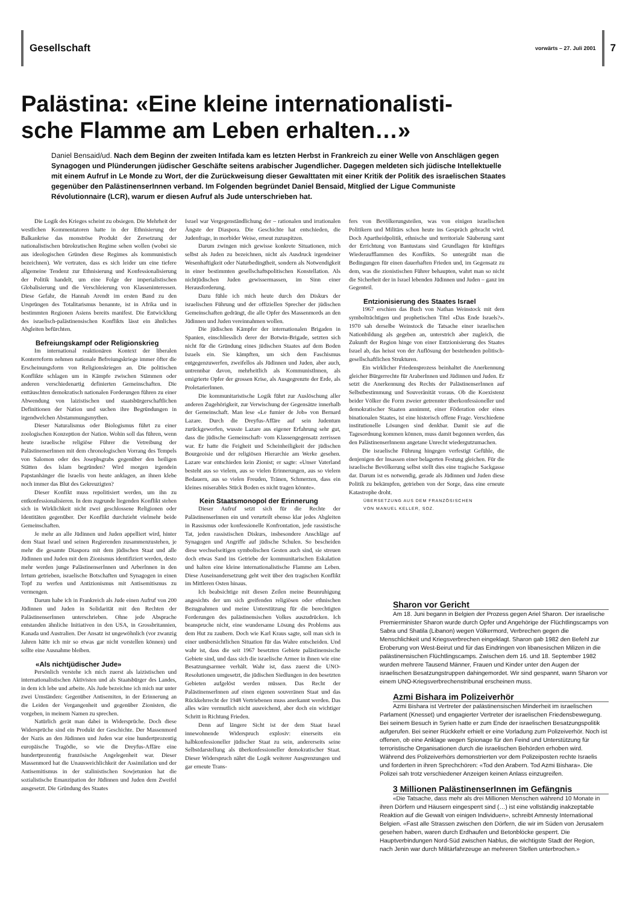Gesellschaft vorwärts – 27. Juli 2001 7
Palästina: «Eine kleine internationalisti-
sche Flamme am Leben erhalten…»
Daniel Bensaid/ud. Nach dem Beginn der zweiten Intifada kam es letzten Herbst in Frankreich zu einer Welle von Anschlägen gegen Synagogen und Plünderungen jüdischer Geschäfte seitens arabischer Jugendlicher. Dagegen meldeten sich jüdische Intellektuelle mit einem Aufruf in Le Monde zu Wort, der die Zurückweisung dieser Gewalttaten mit einer Kritik der Politik des israelischen Staates gegenüber den PalästinenserInnen verband. Im Folgenden begründet Daniel Bensaid, Mitglied der Ligue Communiste Révolutionnaire (LCR), warum er diesen Aufruf als Jude unterschrieben hat.
Die Logik des Krieges scheint zu obsiegen. Die Mehrheit der westlichen Kommentatoren hatte in der Ethnisierung der Balkankrise das monströse Produkt der Zersetzung der nationalistischen bürokratischen Regime sehen wollen (wobei sie aus ideologischen Gründen diese Regimes als kommunistisch bezeichnen). Wir vertraten, dass es sich leider um eine tiefere allgemeine Tendenz zur Ethnisierung und Konfessionalisierung der Politik handelt, um eine Folge der imperialistischen Globalisierung und die Verschleierung von Klasseninteressen. Diese Gefahr, die Hannah Arendt im ersten Band zu den Ursprüngen des Totalitarismus benannte, ist in Afrika und in bestimmten Regionen Asiens bereits manifest. Die Entwicklung des israelisch-palästinensischen Konflikts lässt ein ähnliches Abgleiten befürchten.
Befreiungskampf oder Religionskrieg
Im international reaktionären Kontext der liberalen Konterreform nehmen nationale Befreiungskriege immer öfter die Erscheinungsform von Religionskriegen an. Die politischen Konflikte schlagen um in Kämpfe zwischen Stämmen oder anderen verschiedenartig definierten Gemeinschaften. Die enttäuschten demokratisch nationalen Forderungen führen zu einer Abwendung von laizistischen und staatsbürgerschaftlichen Definitionen der Nation und suchen ihre Begründungen in irgendwelchen Abstammungsmythen.
Dieser Naturalismus oder Biologismus führt zu einer zoologischen Konzeption der Nation. Wohin soll das führen, wenn heute israelische religiöse Führer die Vetreibung der PalästinenserInnen mit dem chronologischen Vorrang des Tempels von Salomon oder des Josephsgrabs gegenüber den heiligen Stätten des Islam begründen? Wird morgen irgendein Papstanhänger die Israelis von heute anklagen, an ihnen klebe noch immer das Blut des Gekreuzigten?
Dieser Konfikt muss repolitisiert werden, um ihn zu entkonfessionalisieren. In dem zugrunde liegenden Konflikt stehen sich in Wirklichkeit nicht zwei geschlossene Religionen oder Identitäten gegenüber. Der Konflikt durchzieht vielmehr beide Gemeinschaften.
Je mehr an alle Jüdinnen und Juden appelliert wird, hinter dem Staat Israel und seinen Regierenden zusammenzustehen, je mehr die gesamte Diaspora mit dem jüdischen Staat und alle Jüdinnen und Juden mit dem Zionismus identifiziert werden, desto mehr werden junge PalästinenserInnen und ArberInnen in den Irrtum getrieben, israelische Botschaften und Synagogen in einen Topf zu werfen und Antizionismus mit Antisemitismus zu vermengen.
Darum habe ich in Frankreich als Jude einen Aufruf von 200 Jüdinnen und Juden in Solidarität mit den Rechten der PalästinenserInnen unterschrieben. Ohne jede Absprache entstanden ähnliche Initiativen in den USA, in Grossbritannien, Kanada und Australien. Der Ansatz ist ungewöhnlich (vor zwanzig Jahren hätte ich mir so etwas gar nicht vorstellen können) und sollte eine Ausnahme bleiben.
«Als nichtjüdischer Jude»
Persönlich verstehe ich mich zuerst als laizistischen und internationalistischen Aktivisten und als Staatsbürger des Landes, in dem ich lebe und arbeite. Als Jude bezeichne ich mich nur unter zwei Umständen: Gegenüber Antisemiten, in der Erinnerung an die Leiden der Vergangenheit und gegenüber Zionisten, die vorgeben, in meinem Namen zu sprechen.
Natürlich gerät man dabei in Widersprüche. Doch diese Widersprüche sind ein Produkt der Geschichte. Der Massenmord der Nazis an den Jüdinnen und Juden war eine hundertprozentig europäische Tragödie, so wie die Dreyfus-Affäre eine hundertprozentig französische Angelegenheit war. Dieser Massenmord hat die Unausweichlichkeit der Assimilation und der Antisemitismus in der stalinistischen Sowjetunion hat die sozialistische Emanzipation der Jüdinnen und Juden dem Zweifel ausgesetzt. Die Gründung des Staates
Israel war Vergegenständlichung der – rationalen und irrationalen Ängste der Diaspora. Die Geschichte hat entschieden, die Judenfrage, in morbider Weise, erneut zuzuspitzen.
Darum zwingen mich gewisse konkrete Situationen, mich selbst als Juden zu bezeichnen, nicht als Ausdruck irgendeiner Wesenhaftigkeit oder Naturbedingtheit, sondern als Notwendigkeit in einer bestimmten gesellschaftspolitischen Konstellation. Als nichtjüdischen Juden gewissermassen, im Sinn einer Herausforderung.
Dazu fühle ich mich heute durch den Diskurs der israelischen Führung und der offiziellen Sprecher der jüdischen Gemeinschaften gedrängt, die alle Opfer des Massenmords an den Jüdinnen und Juden vereinnahmen wollen.
Die jüdischen Kämpfer der internationalen Brigaden in Spanien, einschliesslich derer der Botwin-Brigade, setzten sich nicht für die Gründung eines jüdischen Staates auf dem Boden Israels ein. Sie kämpften, um sich dem Faschismus entgegenzuwerfen, zweifellos als Jüdinnen und Juden, aber auch, untrennbar davon, mehrheitlich als KommunistInnen, als emigrierte Opfer der grossen Krise, als Ausgegrenzte der Erde, als ProletarierInnen.
Die kommunitaristische Logik führt zur Auslöschung aller anderen Zugehörigkeit, zur Verwischung der Gegensätze innerhalb der Gemeinschaft. Man lese «Le fumier de Job» von Bernard Lazare. Durch die Dreyfus-Affäre auf sein Judentum zurückgeworfen, wusste Lazare aus eigener Erfahrung sehr gut, dass die jüdische Gemeinschaft- vom Klassengegensatz zerrissen war. Er hatte die Feigheit und Scheinheiligkeit der jüdischen Bourgeoisie und der religiösen Hierarchie am Werke gesehen. Lazare war entschieden kein Zionist; er sagte: «Unser Vaterland besteht aus so vielem, aus so vielen Erinnerungen, aus so vielem Bedauern, aus so vielen Freuden, Tränen, Schmerzen, dass ein kleines miserables Stück Boden es nicht tragen könnte».
Kein Staatsmonopol der Erinnerung
Dieser Aufruf setzt sich für die Rechte der PalästinenserInnen ein und verurteilt ebenso klar jedes Abgleiten in Rassismus oder konfessionelle Konfrontation, jede rassistische Tat, jeden rassistischen Diskurs, insbesondere Anschläge auf Synagogen und Angriffe auf jüdische Schulen. So bescheiden diese wechselseitigen symbolischen Gesten auch sind, sie streuen doch etwas Sand ins Getriebe der kommunitarischen Eskalation und halten eine kleine internationalistische Flamme am Leben. Diese Auseinandersetzung geht weit über den tragischen Konflikt im Mittleren Osten hinaus.
Ich beabsichtige mit diesen Zeilen meine Beunruhigung angesichts der um sich greifenden religiösen oder ethnischen Bezugnahmen und meine Unterstützung für die berechtigten Forderungen des palästinensischen Volkes auszudrücken. Ich beanspruche nicht, eine wundersame Lösung des Problems aus dem Hut zu zaubern. Doch wie Karl Kraus sagte, soll man sich in einer unübersichtlichen Situation für das Wahre entscheiden. Und wahr ist, dass die seit 1967 besetzten Gebiete palästinensische Gebiete sind, und dass sich die israelische Armee in ihnen wie eine Besatzungsarmee verhält. Wahr ist, dass zuerst die UNO-Resolutionen umgesetzt, die jüdischen Siedlungen in den besetzten Gebieten aufgelöst werden müssen. Das Recht der PalästinenserInnen auf einen eigenen souveränen Staat und das Rückkehrrecht der 1948 Vertriebenen muss anerkannt werden. Das alles wäre vermutlich nicht ausreichend, aber doch ein wichtiger Schritt in Richtung Frieden.
Denn auf längere Sicht ist der dem Staat Israel innewohnende Widerspruch explosiv: einerseits ein halbkonfessioneller jüdischer Staat zu sein, andererseits seine Selbstdarstellung als überkonfessioneller demokratischer Staat. Dieser Widerspruch nährt die Logik weiterer Ausgrenzungen und gar erneute Trans-
fers von Bevölkerungsteilen, was von einigen israelischen Politikern und Militärs schon heute ins Gespräch gebracht wird. Doch Apartheidpolitik, ethnische und territoriale Säuberung samt der Errichtung von Bantustans sind Grundlagen für künftiges Wiederaufflammen des Konflikts. So untergräbt man die Bedingungen für einen dauerhaften Frieden und, im Gegensatz zu dem, was die zionistischen Führer behaupten, wahrt man so nicht die Sicherheit der in Israel lebenden Jüdinnen und Juden – ganz im Gegenteil.
Entzionisierung des Staates Israel
1967 erschien das Buch von Nathan Weinstock mit dem symbolträchtigen und prophetischen Titel «Das Ende Israels?». 1970 sah derselbe Weinstock die Tatsache einer israelischen Nationbildung als gegeben an, unterstrich aber zugleich, die Zukunft der Region hinge von einer Entzionisierung des Staates Israel ab, das heisst von der Auflösung der bestehenden politisch-gesellschaftlichen Strukturen.
Ein wirklicher Friedensprozess beinhaltet die Anerkennung gleicher Bürgerrechte für AraberInnen und Jüdinnen und Juden. Er setzt die Anerkennung des Rechts der PalästinenserInnen auf Selbstbestimmung und Souveränität voraus. Ob die Koexistenz beider Völker die Form zweier getrennter überkonfessioneller und demokratischer Staaten annimmt, einer Föderation oder eines binationalen Staates, ist eine historisch offene Frage. Verschiedene institutionelle Lösungen sind denkbar. Damit sie auf die Tagesordnung kommen können, muss damit begonnen werden, das den PalästinenserInnenn angetane Unrecht wiedergutzumachen.
Die israelische Führung hingegen verfestigt Gefühle, die denjenigen der Insassen einer belagerten Festung gleichen. Für die israelische Bevölkerung selbst stellt dies eine tragische Sackgasse dar. Darum ist es notwendig, gerade als Jüdinnen und Juden diese Politik zu bekämpfen, getrieben von der Sorge, dass eine erneute Katastrophe droht.
ÜBERSETZUNG AUS DEM FRANZÖSISCHEN
VON MANUEL KELLER, SOZ.
Sharon vor Gericht
Am 18. Juni begann in Belgien der Prozess gegen Ariel Sharon. Der israelische Premierminister Sharon wurde durch Opfer und Angehörige der Flüchtlingscamps von Sabra und Shatila (Libanon) wegen Völkermord, Verbrechen gegen die Menschlichkeit und Kriegsverbrechen eingeklagt. Sharon gab 1982 den Befehl zur Eroberung von West-Beirut und für das Eindringen von libanesischen Milizen in die palästinensischen Flüchtlingscamps. Zwischen dem 16. und 18. September 1982 wurden mehrere Tausend Männer, Frauen und Kinder unter den Augen der israelischen Besatzungstruppen dahingemordet. Wir sind gespannt, wann Sharon vor einem UNO-Kriegsverbrechenstribunal erscheinen muss.
Azmi Bishara im Polizeiverhör
Azmi Bishara ist Vertreter der palästinensischen Minderheit im israelischen Parlament (Knesset) und engagierter Vertreter der israelischen Friedensbewegung. Bei seinem Besuch in Syrien hatte er zum Ende der israelischen Besatzungspolitik aufgerufen. Bei seiner Rückkehr erhielt er eine Vorladung zum Polizeiverhör. Noch ist offenen, ob eine Anklage wegen Spionage für den Feind und Unterstützung für terroristische Organisationen durch die israelischen Behörden erhoben wird. Während des Polizeiverhörs demonstrierten vor dem Polizeiposten rechte Israelis und forderten in ihren Sprechchören: «Tod den Arabern. Tod Azmi Bishara». Die Polizei sah trotz verschiedener Anzeigen keinen Anlass einzugreifen.
3 Millionen PalästinenserInnen im Gefängnis
«Die Tatsache, dass mehr als drei Millionen Menschen während 10 Monate in ihren Dörfern und Häusern eingesperrt sind (…) ist eine vollständig inakzeptable Reaktion auf die Gewalt von einigen Individuen», schreibt Amnesty International Belgien. «Fast alle Strassen zwischen den Dörfern, die wir im Süden von Jerusalem gesehen haben, waren durch Erdhaufen und Betonblöcke gesperrt. Die Hauptverbindungen Nord-Süd zwischen Nablus, die wichtigste Stadt der Region, nach Jenin war durch Militärfahrzeuge an mehreren Stellen unterbrochen.»